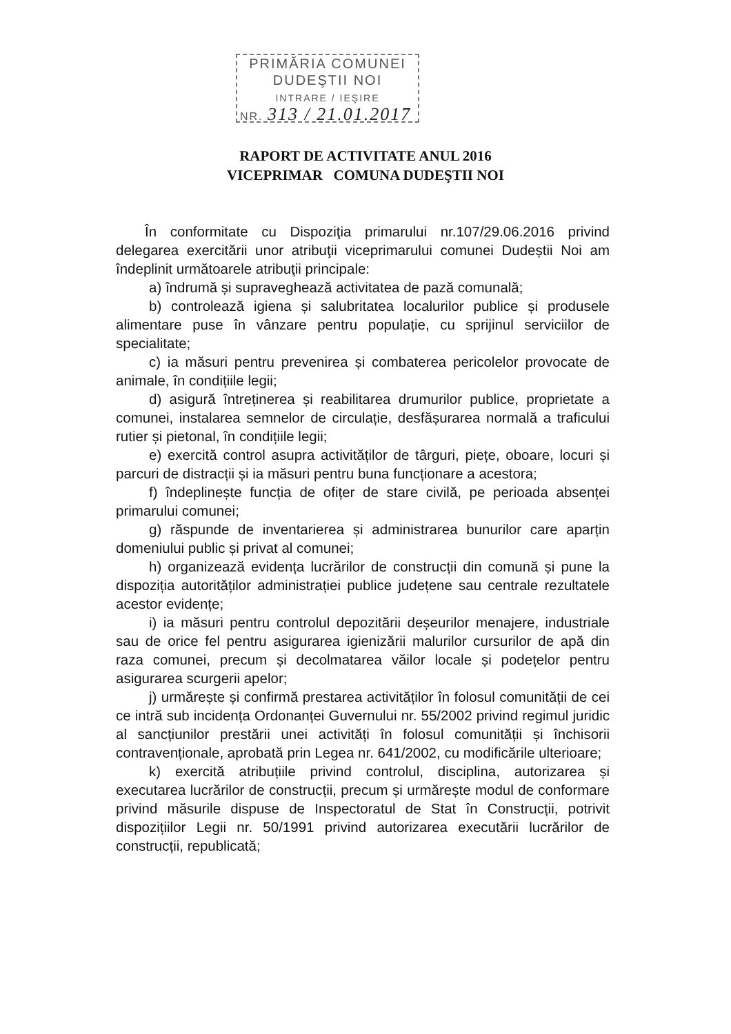PRIMĂRIA COMUNEI
DUDEŞTII NOI
INTRARE / IEŞIRE
NR. 313 / 21.01.2017
RAPORT DE ACTIVITATE ANUL 2016
VICEPRIMAR COMUNA DUDEŞTII NOI
În conformitate cu Dispoziţia primarului nr.107/29.06.2016 privind delegarea exercitării unor atribuţii viceprimarului comunei Dudeștii Noi am îndeplinit următoarele atribuţii principale:
a) îndrumă și supraveghează activitatea de pază comunală;
b) controlează igiena și salubritatea localurilor publice și produsele alimentare puse în vânzare pentru populație, cu sprijinul serviciilor de specialitate;
c) ia măsuri pentru prevenirea și combaterea pericolelor provocate de animale, în condițiile legii;
d) asigură întreținerea și reabilitarea drumurilor publice, proprietate a comunei, instalarea semnelor de circulație, desfășurarea normală a traficului rutier și pietonal, în condițiile legii;
e) exercită control asupra activităților de târguri, piețe, oboare, locuri și parcuri de distracții și ia măsuri pentru buna funcționare a acestora;
f) îndeplinește funcția de ofițer de stare civilă, pe perioada absenței primarului comunei;
g) răspunde de inventarierea și administrarea bunurilor care aparțin domeniului public și privat al comunei;
h) organizează evidența lucrărilor de construcții din comună și pune la dispoziția autorităților administrației publice județene sau centrale rezultatele acestor evidențe;
i) ia măsuri pentru controlul depozitării deșeurilor menajere, industriale sau de orice fel pentru asigurarea igienizării malurilor cursurilor de apă din raza comunei, precum și decolmatarea văilor locale și podețelor pentru asigurarea scurgerii apelor;
j) urmărește și confirmă prestarea activităților în folosul comunității de cei ce intră sub incidența Ordonanței Guvernului nr. 55/2002 privind regimul juridic al sancțiunilor prestării unei activități în folosul comunității și închisorii contravenționale, aprobată prin Legea nr. 641/2002, cu modificările ulterioare;
k) exercită atribuțiile privind controlul, disciplina, autorizarea și executarea lucrărilor de construcții, precum și urmărește modul de conformare privind măsurile dispuse de Inspectoratul de Stat în Construcții, potrivit dispozițiilor Legii nr. 50/1991 privind autorizarea executării lucrărilor de construcții, republicată;